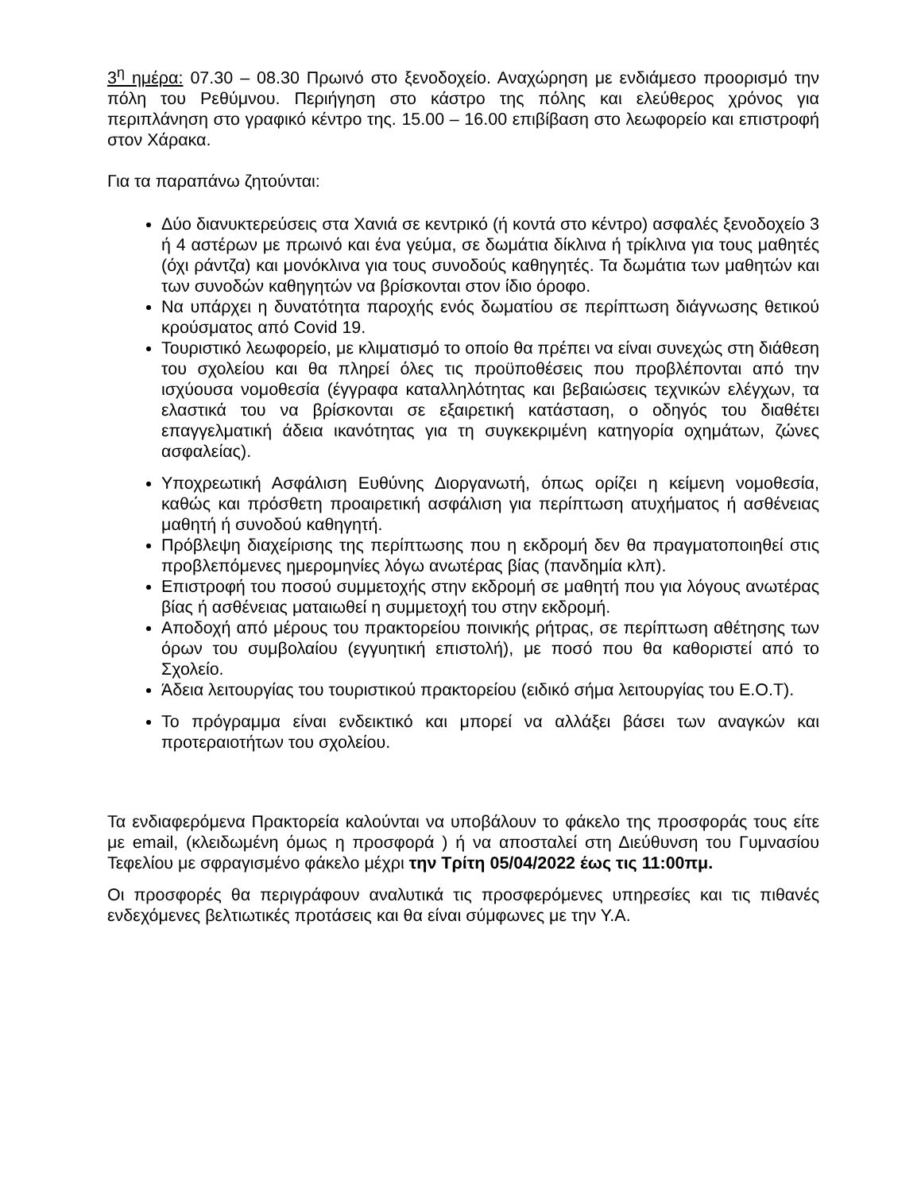3<sup>η</sup> ημέρα: 07.30 – 08.30 Πρωινό στο ξενοδοχείο. Αναχώρηση με ενδιάμεσο προορισμό την πόλη του Ρεθύμνου. Περιήγηση στο κάστρο της πόλης και ελεύθερος χρόνος για περιπλάνηση στο γραφικό κέντρο της. 15.00 – 16.00 επιβίβαση στο λεωφορείο και επιστροφή στον Χάρακα.
Για τα παραπάνω ζητούνται:
Δύο διανυκτερεύσεις στα Χανιά σε κεντρικό (ή κοντά στο κέντρο) ασφαλές ξενοδοχείο 3 ή 4 αστέρων με πρωινό και ένα γεύμα, σε δωμάτια δίκλινα ή τρίκλινα για τους μαθητές (όχι ράντζα) και μονόκλινα για τους συνοδούς καθηγητές. Τα δωμάτια των μαθητών και των συνοδών καθηγητών να βρίσκονται στον ίδιο όροφο.
Να υπάρχει η δυνατότητα παροχής ενός δωματίου σε περίπτωση διάγνωσης θετικού κρούσματος από Covid 19.
Τουριστικό λεωφορείο, με κλιματισμό το οποίο θα πρέπει να είναι συνεχώς στη διάθεση του σχολείου και θα πληρεί όλες τις προϋποθέσεις που προβλέπονται από την ισχύουσα νομοθεσία (έγγραφα καταλληλότητας και βεβαιώσεις τεχνικών ελέγχων, τα ελαστικά του να βρίσκονται σε εξαιρετική κατάσταση, ο οδηγός του διαθέτει επαγγελματική άδεια ικανότητας για τη συγκεκριμένη κατηγορία οχημάτων, ζώνες ασφαλείας).
Υποχρεωτική Ασφάλιση Ευθύνης Διοργανωτή, όπως ορίζει η κείμενη νομοθεσία, καθώς και πρόσθετη προαιρετική ασφάλιση για περίπτωση ατυχήματος ή ασθένειας μαθητή ή συνοδού καθηγητή.
Πρόβλεψη διαχείρισης της περίπτωσης που η εκδρομή δεν θα πραγματοποιηθεί στις προβλεπόμενες ημερομηνίες λόγω ανωτέρας βίας (πανδημία κλπ).
Επιστροφή του ποσού συμμετοχής στην εκδρομή σε μαθητή που για λόγους ανωτέρας βίας ή ασθένειας ματαιωθεί η συμμετοχή του στην εκδρομή.
Αποδοχή από μέρους του πρακτορείου ποινικής ρήτρας, σε περίπτωση αθέτησης των όρων του συμβολαίου (εγγυητική επιστολή), με ποσό που θα καθοριστεί από το Σχολείο.
Άδεια λειτουργίας του τουριστικού πρακτορείου (ειδικό σήμα λειτουργίας του Ε.Ο.Τ).
Το πρόγραμμα είναι ενδεικτικό και μπορεί να αλλάξει βάσει των αναγκών και προτεραιοτήτων του σχολείου.
Τα ενδιαφερόμενα Πρακτορεία καλούνται να υποβάλουν το φάκελο της προσφοράς τους είτε με email, (κλειδωμένη όμως η προσφορά ) ή να αποσταλεί στη Διεύθυνση του Γυμνασίου Τεφελίου με σφραγισμένο φάκελο μέχρι την Τρίτη 05/04/2022 έως τις 11:00πμ.
Οι προσφορές θα περιγράφουν αναλυτικά τις προσφερόμενες υπηρεσίες και τις πιθανές ενδεχόμενες βελτιωτικές προτάσεις και θα είναι σύμφωνες με την Υ.Α.